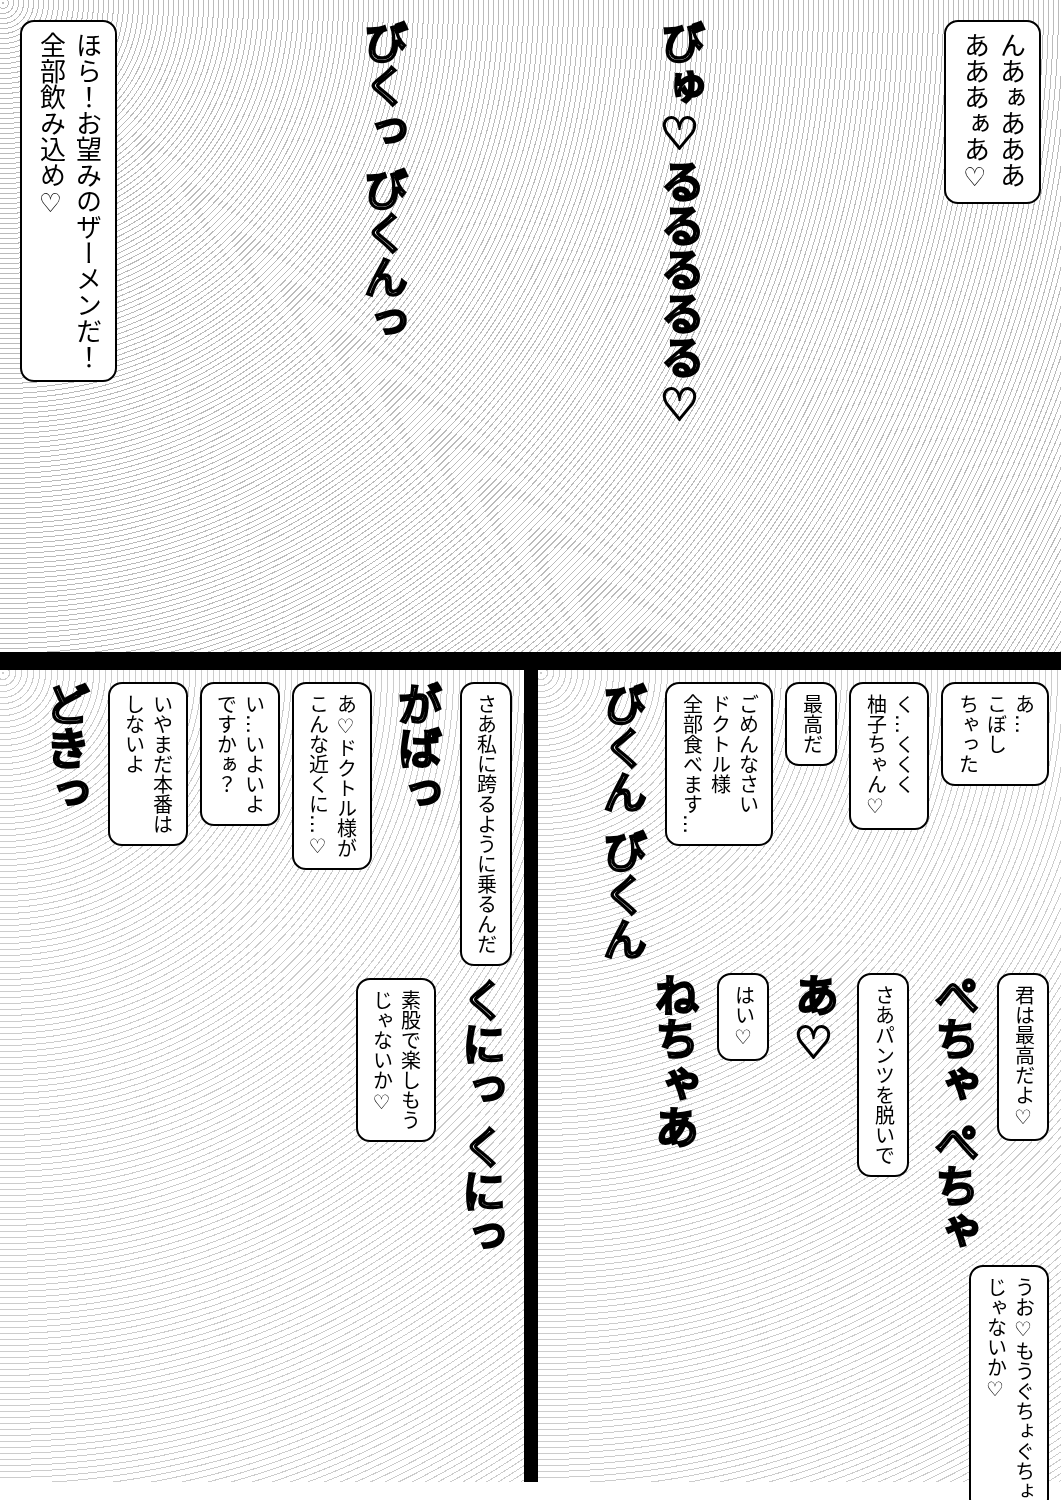ほら！お望みのザーメンだ！
全部飲み込め♡
びくっ びくんっ
びゅ♡るるるるる♡
んあぁあああ
あああぁあ♡
さあ私に跨るように乗るんだ
がばっ
あ♡ドクトル様が
こんな近くに…♡
い…いよいよ
ですかぁ？
いやまだ本番は
しないよ
どきっ
くにっ くにっ
素股で楽しもう
じゃないか♡
あ…
こぼし
ちゃった
く…くくく
柚子ちゃん♡
最高だ
ごめんなさい
ドクトル様
全部食べます…
びくん びくん
君は最高だよ♡
ぺちゃ ぺちゃ
さあパンツを脱いで
あ♡
はい♡
ねちゃあ
うお♡もうぐちょぐちょ
じゃないか♡